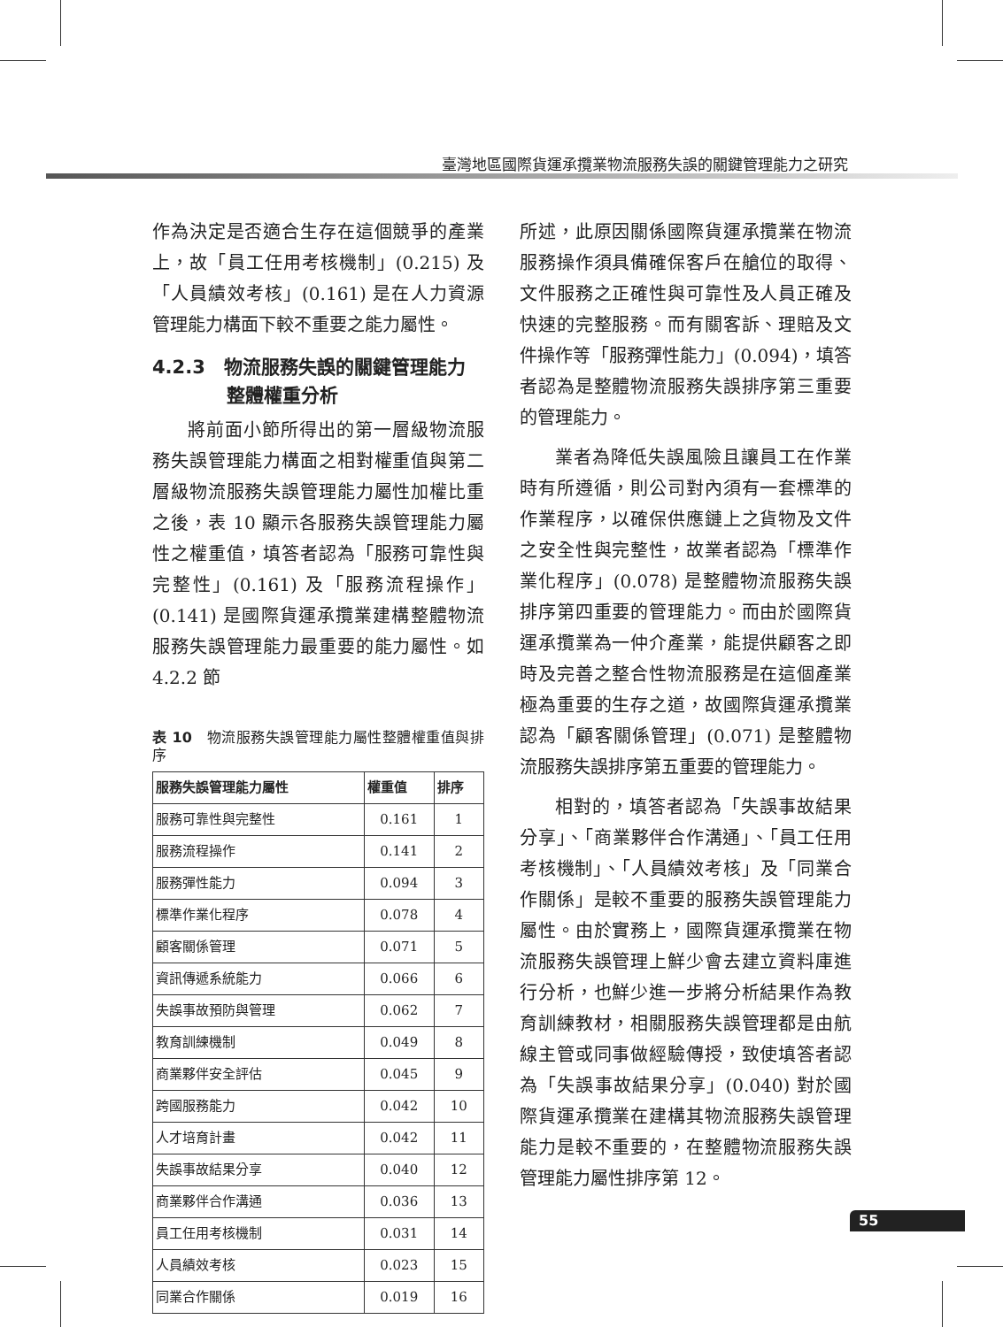臺灣地區國際貨運承攬業物流服務失誤的關鍵管理能力之研究
作為決定是否適合生存在這個競爭的產業上，故「員工任用考核機制」(0.215) 及「人員績效考核」(0.161) 是在人力資源管理能力構面下較不重要之能力屬性。
4.2.3　物流服務失誤的關鍵管理能力
　　　　整體權重分析
將前面小節所得出的第一層級物流服務失誤管理能力構面之相對權重值與第二層級物流服務失誤管理能力屬性加權比重之後，表 10 顯示各服務失誤管理能力屬性之權重值，填答者認為「服務可靠性與完整性」(0.161) 及「服務流程操作」(0.141) 是國際貨運承攬業建構整體物流服務失誤管理能力最重要的能力屬性。如 4.2.2 節
表 10　物流服務失誤管理能力屬性整體權重值與排序
| 服務失誤管理能力屬性 | 權重值 | 排序 |
| --- | --- | --- |
| 服務可靠性與完整性 | 0.161 | 1 |
| 服務流程操作 | 0.141 | 2 |
| 服務彈性能力 | 0.094 | 3 |
| 標準作業化程序 | 0.078 | 4 |
| 顧客關係管理 | 0.071 | 5 |
| 資訊傳遞系統能力 | 0.066 | 6 |
| 失誤事故預防與管理 | 0.062 | 7 |
| 教育訓練機制 | 0.049 | 8 |
| 商業夥伴安全評估 | 0.045 | 9 |
| 跨國服務能力 | 0.042 | 10 |
| 人才培育計畫 | 0.042 | 11 |
| 失誤事故結果分享 | 0.040 | 12 |
| 商業夥伴合作溝通 | 0.036 | 13 |
| 員工任用考核機制 | 0.031 | 14 |
| 人員績效考核 | 0.023 | 15 |
| 同業合作關係 | 0.019 | 16 |
所述，此原因關係國際貨運承攬業在物流服務操作須具備確保客戶在艙位的取得、文件服務之正確性與可靠性及人員正確及快速的完整服務。而有關客訴、理賠及文件操作等「服務彈性能力」(0.094)，填答者認為是整體物流服務失誤排序第三重要的管理能力。
業者為降低失誤風險且讓員工在作業時有所遵循，則公司對內須有一套標準的作業程序，以確保供應鏈上之貨物及文件之安全性與完整性，故業者認為「標準作業化程序」(0.078) 是整體物流服務失誤排序第四重要的管理能力。而由於國際貨運承攬業為一仲介產業，能提供顧客之即時及完善之整合性物流服務是在這個產業極為重要的生存之道，故國際貨運承攬業認為「顧客關係管理」(0.071) 是整體物流服務失誤排序第五重要的管理能力。
相對的，填答者認為「失誤事故結果分享」、「商業夥伴合作溝通」、「員工任用考核機制」、「人員績效考核」及「同業合作關係」是較不重要的服務失誤管理能力屬性。由於實務上，國際貨運承攬業在物流服務失誤管理上鮮少會去建立資料庫進行分析，也鮮少進一步將分析結果作為教育訓練教材，相關服務失誤管理都是由航線主管或同事做經驗傳授，致使填答者認為「失誤事故結果分享」(0.040) 對於國際貨運承攬業在建構其物流服務失誤管理能力是較不重要的，在整體物流服務失誤管理能力屬性排序第 12。
55